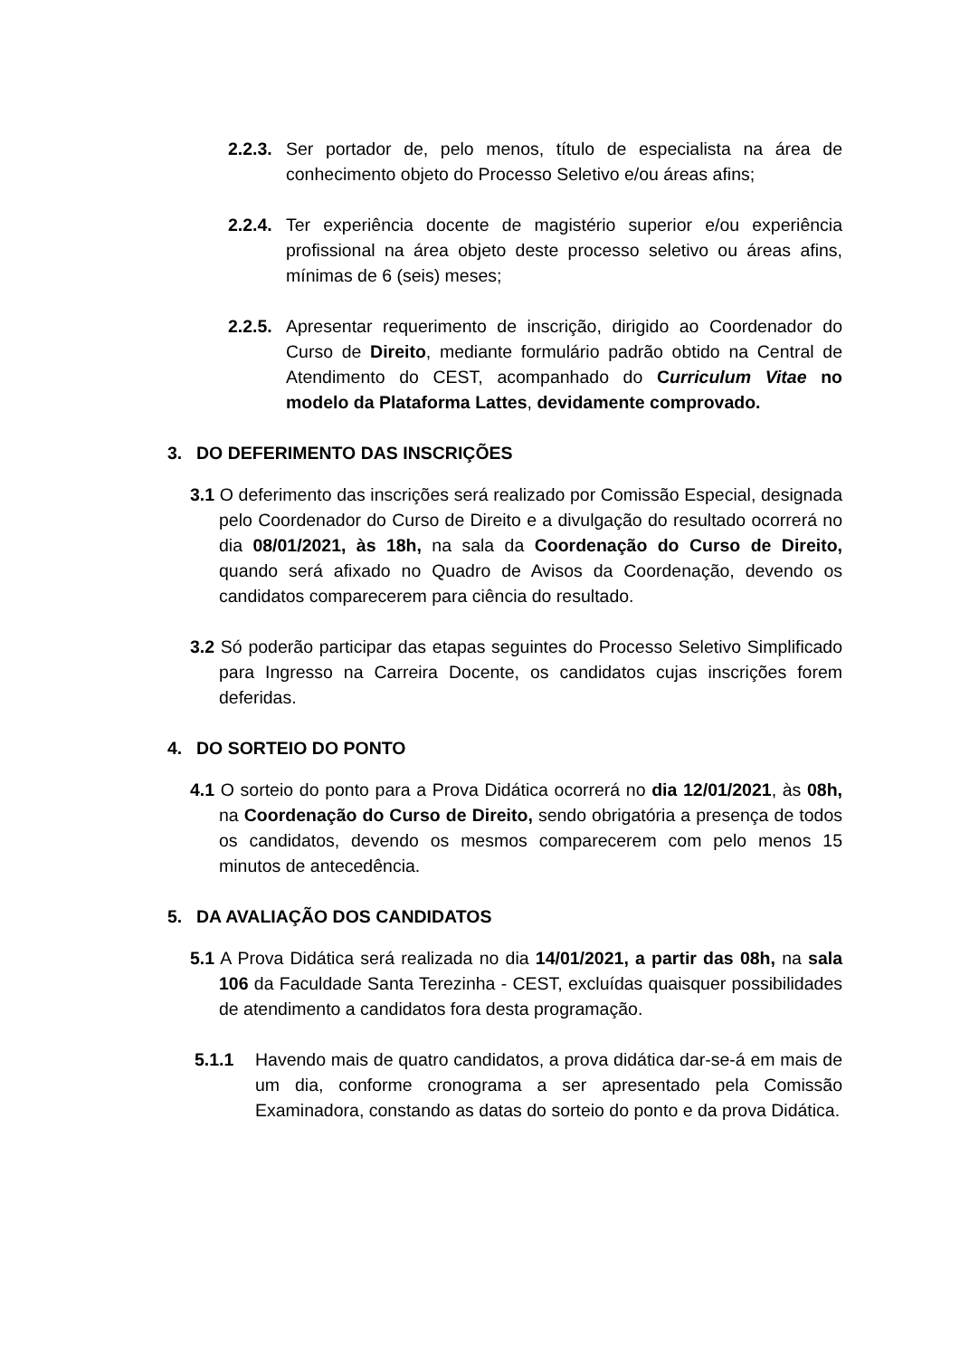2.2.3.
Ser portador de, pelo menos, título de especialista na área de conhecimento objeto do Processo Seletivo e/ou áreas afins;
2.2.4.
Ter experiência docente de magistério superior e/ou experiência profissional na área objeto deste processo seletivo ou áreas afins, mínimas de 6 (seis) meses;
2.2.5.
Apresentar requerimento de inscrição, dirigido ao Coordenador do Curso de Direito, mediante formulário padrão obtido na Central de Atendimento do CEST, acompanhado do Curriculum Vitae no modelo da Plataforma Lattes, devidamente comprovado.
3. DO DEFERIMENTO DAS INSCRIÇÕES
3.1 O deferimento das inscrições será realizado por Comissão Especial, designada pelo Coordenador do Curso de Direito e a divulgação do resultado ocorrerá no dia 08/01/2021, às 18h, na sala da Coordenação do Curso de Direito, quando será afixado no Quadro de Avisos da Coordenação, devendo os candidatos comparecerem para ciência do resultado.
3.2 Só poderão participar das etapas seguintes do Processo Seletivo Simplificado para Ingresso na Carreira Docente, os candidatos cujas inscrições forem deferidas.
4. DO SORTEIO DO PONTO
4.1 O sorteio do ponto para a Prova Didática ocorrerá no dia 12/01/2021, às 08h, na Coordenação do Curso de Direito, sendo obrigatória a presença de todos os candidatos, devendo os mesmos comparecerem com pelo menos 15 minutos de antecedência.
5. DA AVALIAÇÃO DOS CANDIDATOS
5.1 A Prova Didática será realizada no dia 14/01/2021, a partir das 08h, na sala 106 da Faculdade Santa Terezinha - CEST, excluídas quaisquer possibilidades de atendimento a candidatos fora desta programação.
5.1.1 Havendo mais de quatro candidatos, a prova didática dar-se-á em mais de um dia, conforme cronograma a ser apresentado pela Comissão Examinadora, constando as datas do sorteio do ponto e da prova Didática.